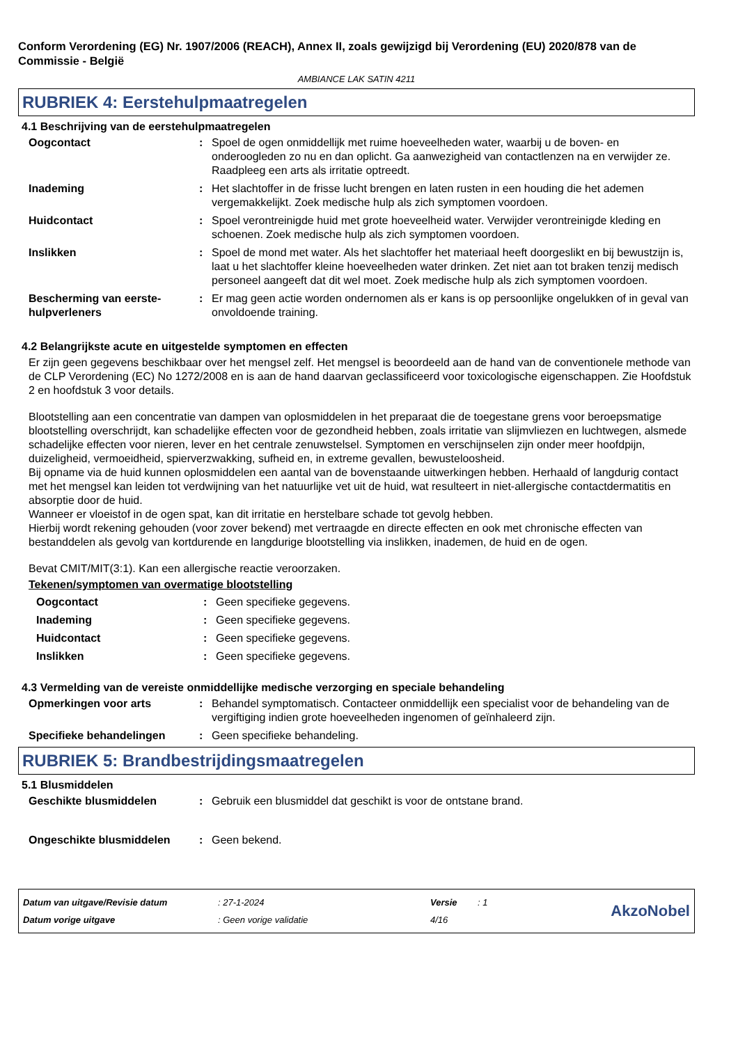Conform Verordening (EG) Nr. 1907/2006 (REACH), Annex II, zoals gewijzigd bij Verordening (EU) 2020/878 van de Commissie - België
AMBIANCE LAK SATIN 4211
RUBRIEK 4: Eerstehulpmaatregelen
4.1 Beschrijving van de eerstehulpmaatregelen
Oogcontact : Spoel de ogen onmiddellijk met ruime hoeveelheden water, waarbij u de boven- en onderoogleden zo nu en dan oplicht. Ga aanwezigheid van contactlenzen na en verwijder ze. Raadpleeg een arts als irritatie optreedt.
Inademing : Het slachtoffer in de frisse lucht brengen en laten rusten in een houding die het ademen vergemakkelijkt. Zoek medische hulp als zich symptomen voordoen.
Huidcontact : Spoel verontreinigde huid met grote hoeveelheid water. Verwijder verontreinigde kleding en schoenen. Zoek medische hulp als zich symptomen voordoen.
Inslikken : Spoel de mond met water. Als het slachtoffer het materiaal heeft doorgeslikt en bij bewustzijn is, laat u het slachtoffer kleine hoeveelheden water drinken. Zet niet aan tot braken tenzij medisch personeel aangeeft dat dit wel moet. Zoek medische hulp als zich symptomen voordoen.
Bescherming van eerste-hulpverleners
: Er mag geen actie worden ondernomen als er kans is op persoonlijke ongelukken of in geval van onvoldoende training.
4.2 Belangrijkste acute en uitgestelde symptomen en effecten
Er zijn geen gegevens beschikbaar over het mengsel zelf. Het mengsel is beoordeeld aan de hand van de conventionele methode van de CLP Verordening (EC) No 1272/2008 en is aan de hand daarvan geclassificeerd voor toxicologische eigenschappen. Zie Hoofdstuk 2 en hoofdstuk 3 voor details.
Blootstelling aan een concentratie van dampen van oplosmiddelen in het preparaat die de toegestane grens voor beroepsmatige blootstelling overschrijdt, kan schadelijke effecten voor de gezondheid hebben, zoals irritatie van slijmvliezen en luchtwegen, alsmede schadelijke effecten voor nieren, lever en het centrale zenuwstelsel. Symptomen en verschijnselen zijn onder meer hoofdpijn, duizeligheid, vermoeidheid, spierverzwakking, sufheid en, in extreme gevallen, bewusteloosheid.
Bij opname via de huid kunnen oplosmiddelen een aantal van de bovenstaande uitwerkingen hebben. Herhaald of langdurig contact met het mengsel kan leiden tot verdwijning van het natuurlijke vet uit de huid, wat resulteert in niet-allergische contactdermatitis en absorptie door de huid.
Wanneer er vloeistof in de ogen spat, kan dit irritatie en herstelbare schade tot gevolg hebben.
Hierbij wordt rekening gehouden (voor zover bekend) met vertraagde en directe effecten en ook met chronische effecten van bestanddelen als gevolg van kortdurende en langdurige blootstelling via inslikken, inademen, de huid en de ogen.
Bevat CMIT/MIT(3:1). Kan een allergische reactie veroorzaken.
Tekenen/symptomen van overmatige blootstelling
Oogcontact : Geen specifieke gegevens.
Inademing : Geen specifieke gegevens.
Huidcontact : Geen specifieke gegevens.
Inslikken : Geen specifieke gegevens.
4.3 Vermelding van de vereiste onmiddellijke medische verzorging en speciale behandeling
Opmerkingen voor arts : Behandel symptomatisch. Contacteer onmiddellijk een specialist voor de behandeling van de vergiftiging indien grote hoeveelheden ingenomen of geïnhaleerd zijn.
Specifieke behandelingen : Geen specifieke behandeling.
RUBRIEK 5: Brandbestrijdingsmaatregelen
5.1 Blusmiddelen
Geschikte blusmiddelen : Gebruik een blusmiddel dat geschikt is voor de ontstane brand.
Ongeschikte blusmiddelen : Geen bekend.
Datum van uitgave/Revisie datum
Datum vorige uitgave
: 27-1-2024
: Geen vorige validatie
Versie
4/16
: 1
AkzoNobel